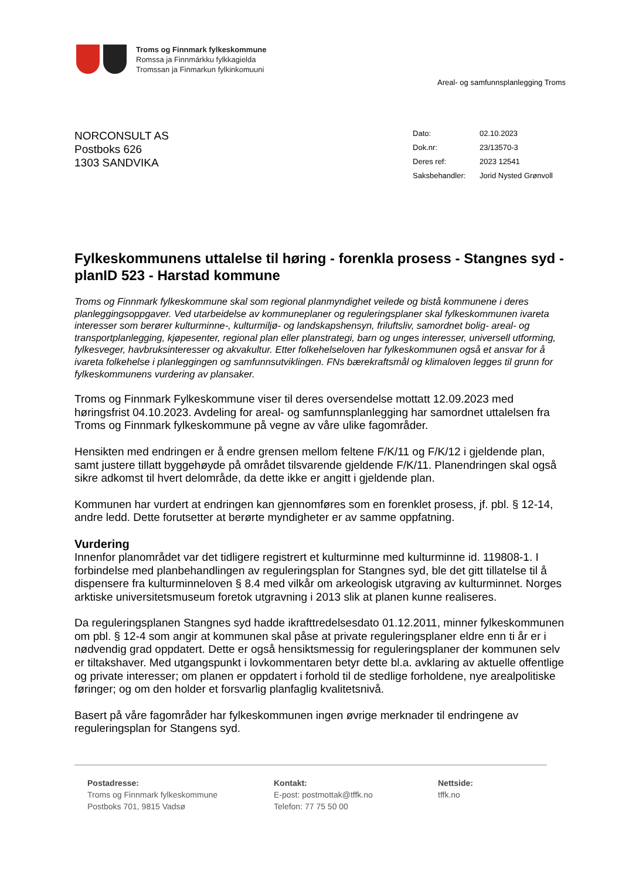Troms og Finnmark fylkeskommune
Romssa ja Finnmárkku fylkkagielda
Tromssan ja Finmarkun fylkinkomuuni
Areal- og samfunnsplanlegging Troms
NORCONSULT AS
Postboks 626
1303 SANDVIKA
| Dato: | 02.10.2023 |
| Dok.nr: | 23/13570-3 |
| Deres ref: | 2023 12541 |
| Saksbehandler: | Jorid Nysted Grønvoll |
Fylkeskommunens uttalelse til høring - forenkla prosess - Stangnes syd - planID 523 - Harstad kommune
Troms og Finnmark fylkeskommune skal som regional planmyndighet veilede og bistå kommunene i deres planleggingsoppgaver. Ved utarbeidelse av kommuneplaner og reguleringsplaner skal fylkeskommunen ivareta interesser som berører kulturminne-, kulturmiljø- og landskapshensyn, friluftsliv, samordnet bolig- areal- og transportplanlegging, kjøpesenter, regional plan eller planstrategi, barn og unges interesser, universell utforming, fylkesveger, havbruksinteresser og akvakultur. Etter folkehelseloven har fylkeskommunen også et ansvar for å ivareta folkehelse i planleggingen og samfunnsutviklingen. FNs bærekraftsmål og klimaloven legges til grunn for fylkeskommunens vurdering av plansaker.
Troms og Finnmark Fylkeskommune viser til deres oversendelse mottatt 12.09.2023 med høringsfrist 04.10.2023. Avdeling for areal- og samfunnsplanlegging har samordnet uttalelsen fra Troms og Finnmark fylkeskommune på vegne av våre ulike fagområder.
Hensikten med endringen er å endre grensen mellom feltene F/K/11 og F/K/12 i gjeldende plan, samt justere tillatt byggehøyde på området tilsvarende gjeldende F/K/11. Planendringen skal også sikre adkomst til hvert delområde, da dette ikke er angitt i gjeldende plan.
Kommunen har vurdert at endringen kan gjennomføres som en forenklet prosess, jf. pbl. § 12-14, andre ledd. Dette forutsetter at berørte myndigheter er av samme oppfatning.
Vurdering
Innenfor planområdet var det tidligere registrert et kulturminne med kulturminne id. 119808-1. I forbindelse med planbehandlingen av reguleringsplan for Stangnes syd, ble det gitt tillatelse til å dispensere fra kulturminneloven § 8.4 med vilkår om arkeologisk utgraving av kulturminnet. Norges arktiske universitetsmuseum foretok utgravning i 2013 slik at planen kunne realiseres.
Da reguleringsplanen Stangnes syd hadde ikrafttredelsesdato 01.12.2011, minner fylkeskommunen om pbl. § 12-4 som angir at kommunen skal påse at private reguleringsplaner eldre enn ti år er i nødvendig grad oppdatert. Dette er også hensiktsmessig for reguleringsplaner der kommunen selv er tiltakshaver. Med utgangspunkt i lovkommentaren betyr dette bl.a. avklaring av aktuelle offentlige og private interesser; om planen er oppdatert i forhold til de stedlige forholdene, nye arealpolitiske føringer; og om den holder et forsvarlig planfaglig kvalitetsnivå.
Basert på våre fagområder har fylkeskommunen ingen øvrige merknader til endringene av reguleringsplan for Stangens syd.
Postadresse:
Troms og Finnmark fylkeskommune
Postboks 701, 9815 Vadsø
Kontakt:
E-post: postmottak@tffk.no
Telefon: 77 75 50 00
Nettside:
tffk.no